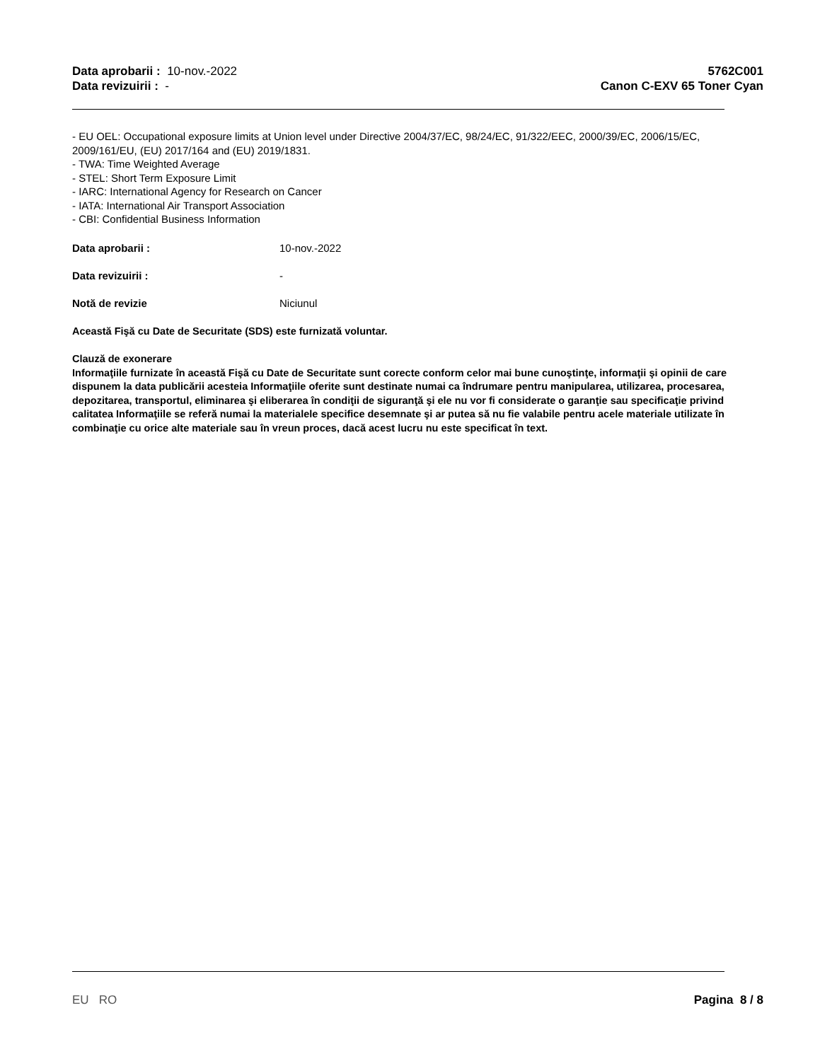Data aprobarii : 10-nov.-2022
Data revizuirii : -
5762C001
Canon C-EXV 65 Toner Cyan
- EU OEL: Occupational exposure limits at Union level under Directive 2004/37/EC, 98/24/EC, 91/322/EEC, 2000/39/EC, 2006/15/EC, 2009/161/EU, (EU) 2017/164 and (EU) 2019/1831.
- TWA: Time Weighted Average
- STEL: Short Term Exposure Limit
- IARC: International Agency for Research on Cancer
- IATA: International Air Transport Association
- CBI: Confidential Business Information
Data aprobarii : 10-nov.-2022
Data revizuirii : -
Notă de revizie Niciunul
Această Fişă cu Date de Securitate (SDS) este furnizată voluntar.
Clauză de exonerare
Informaţiile furnizate în această Fişă cu Date de Securitate sunt corecte conform celor mai bune cunoştinţe, informaţii şi opinii de care dispunem la data publicării acesteia Informaţiile oferite sunt destinate numai ca îndrumare pentru manipularea, utilizarea, procesarea, depozitarea, transportul, eliminarea şi eliberarea în condiţii de siguranţă şi ele nu vor fi considerate o garanţie sau specificaţie privind calitatea Informaţiile se referă numai la materialele specifice desemnate şi ar putea să nu fie valabile pentru acele materiale utilizate în combinaţie cu orice alte materiale sau în vreun proces, dacă acest lucru nu este specificat în text.
EU RO Pagina 8 / 8